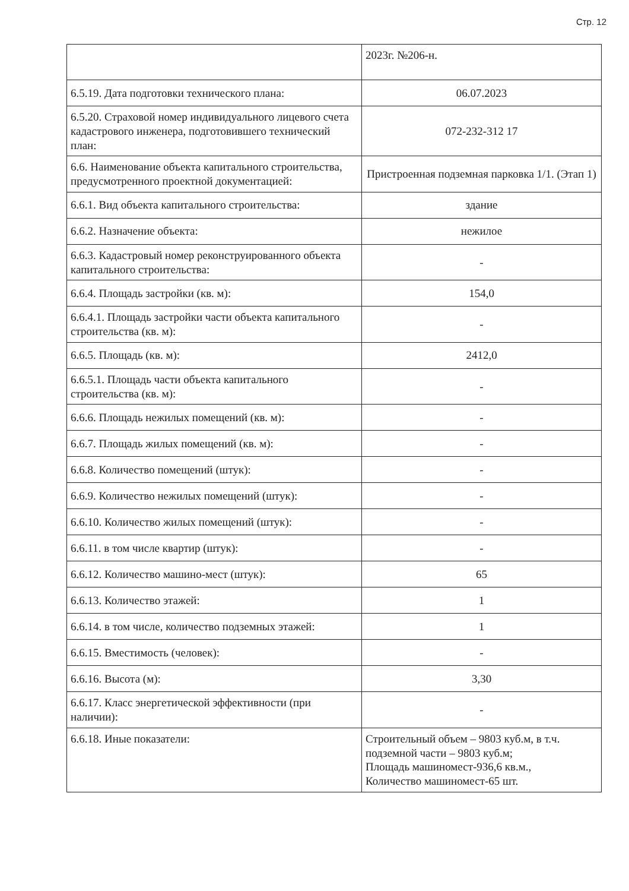Стр. 12
| | 2023г. №206-н. |
| 6.5.19. Дата подготовки технического плана: | 06.07.2023 |
| 6.5.20. Страховой номер индивидуального лицевого счета кадастрового инженера, подготовившего технический план: | 072-232-312 17 |
| 6.6. Наименование объекта капитального строительства, предусмотренного проектной документацией: | Пристроенная подземная парковка 1/1. (Этап 1) |
| 6.6.1. Вид объекта капитального строительства: | здание |
| 6.6.2. Назначение объекта: | нежилое |
| 6.6.3. Кадастровый номер реконструированного объекта капитального строительства: | - |
| 6.6.4. Площадь застройки (кв. м): | 154,0 |
| 6.6.4.1. Площадь застройки части объекта капитального строительства (кв. м): | - |
| 6.6.5. Площадь (кв. м): | 2412,0 |
| 6.6.5.1. Площадь части объекта капитального строительства (кв. м): | - |
| 6.6.6. Площадь нежилых помещений (кв. м): | - |
| 6.6.7. Площадь жилых помещений (кв. м): | - |
| 6.6.8. Количество помещений (штук): | - |
| 6.6.9. Количество нежилых помещений (штук): | - |
| 6.6.10. Количество жилых помещений (штук): | - |
| 6.6.11. в том числе квартир (штук): | - |
| 6.6.12. Количество машино-мест (штук): | 65 |
| 6.6.13. Количество этажей: | 1 |
| 6.6.14. в том числе, количество подземных этажей: | 1 |
| 6.6.15. Вместимость (человек): | - |
| 6.6.16. Высота (м): | 3,30 |
| 6.6.17. Класс энергетической эффективности (при наличии): | - |
| 6.6.18. Иные показатели: | Строительный объем – 9803 куб.м, в т.ч. подземной части – 9803 куб.м; Площадь машиномест-936,6 кв.м., Количество машиномест-65 шт. |